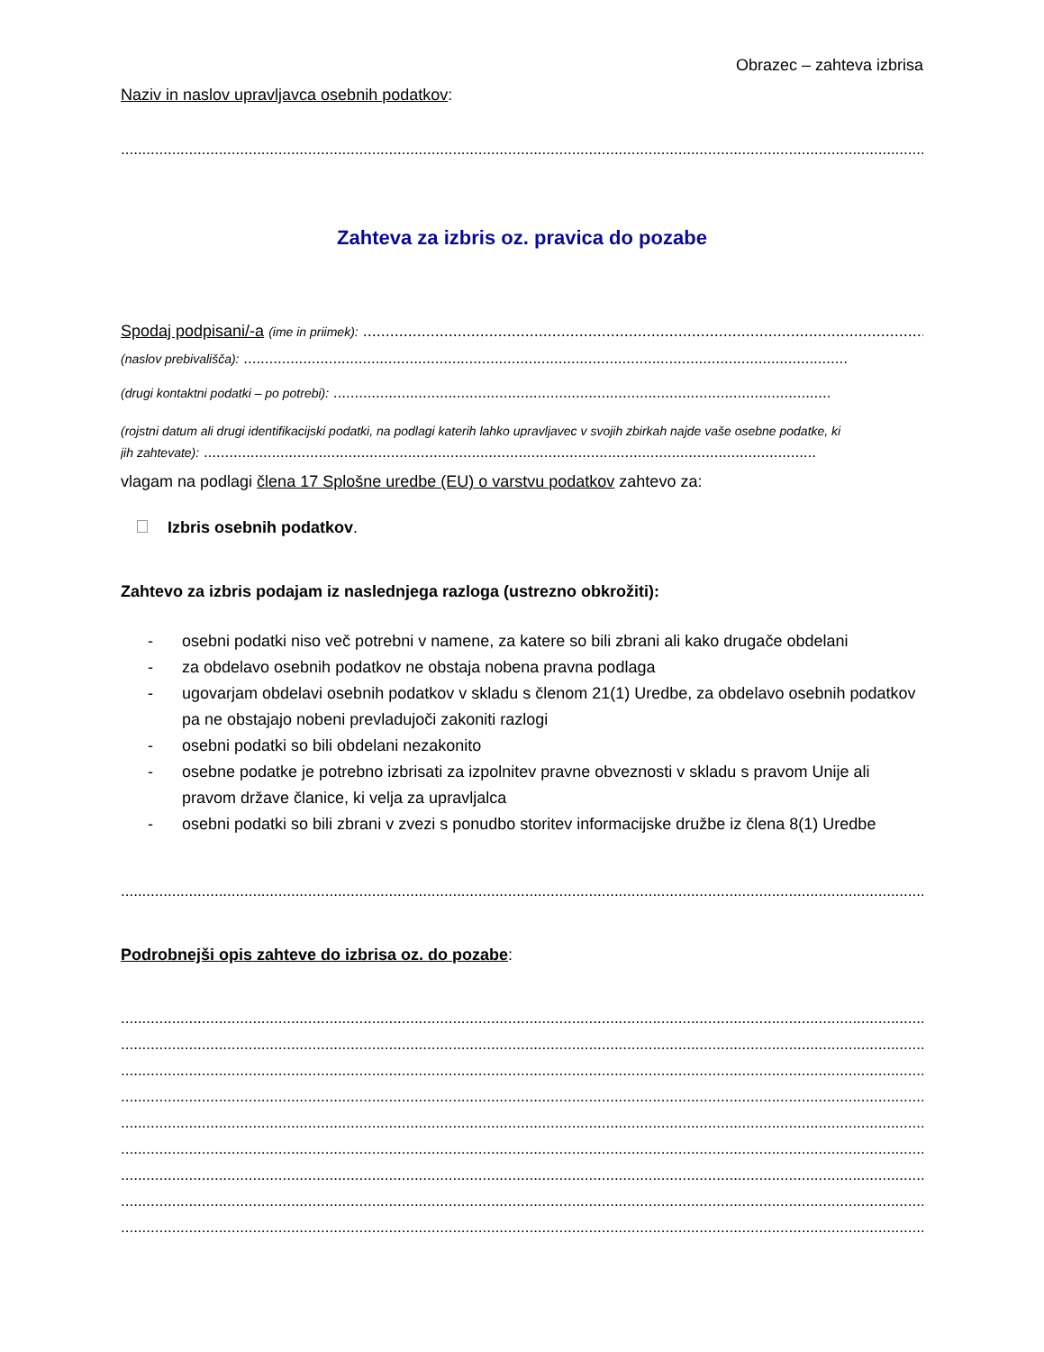Obrazec – zahteva izbrisa
Naziv in naslov upravljavca osebnih podatkov:
..............................................................................................................................................................................................
Zahteva za izbris oz. pravica do pozabe
Spodaj podpisani/-a (ime in priimek): ....................................................................................................................................
(naslov prebivališča): ..............................................................................................................................................
(drugi kontaktni podatki – po potrebi): .....................................................................................................................
(rojstni datum ali drugi identifikacijski podatki, na podlagi katerih lahko upravljavec v svojih zbirkah najde vaše osebne podatke, ki
jih zahtevate): ................................................................................................................................................
vlagam na podlagi člena 17 Splošne uredbe (EU) o varstvu podatkov zahtevo za:
Izbris osebnih podatkov.
Zahtevo za izbris podajam iz naslednjega razloga (ustrezno obkrožiti):
- osebni podatki niso več potrebni v namene, za katere so bili zbrani ali kako drugače obdelani
- za obdelavo osebnih podatkov ne obstaja nobena pravna podlaga
- ugovarjam obdelavi osebnih podatkov v skladu s členom 21(1) Uredbe, za obdelavo osebnih podatkov pa ne obstajajo nobeni prevladujoči zakoniti razlogi
- osebni podatki so bili obdelani nezakonito
- osebne podatke je potrebno izbrisati za izpolnitev pravne obveznosti v skladu s pravom Unije ali pravom države članice, ki velja za upravljalca
- osebni podatki so bili zbrani v zvezi s ponudbo storitev informacijske družbe iz člena 8(1) Uredbe
..............................................................................................................................................................................................
Podrobnejši opis zahteve do izbrisa oz. do pozabe:
..............................................................................................................................................................................................
..............................................................................................................................................................................................
..............................................................................................................................................................................................
..............................................................................................................................................................................................
..............................................................................................................................................................................................
..............................................................................................................................................................................................
..............................................................................................................................................................................................
..............................................................................................................................................................................................
..............................................................................................................................................................................................